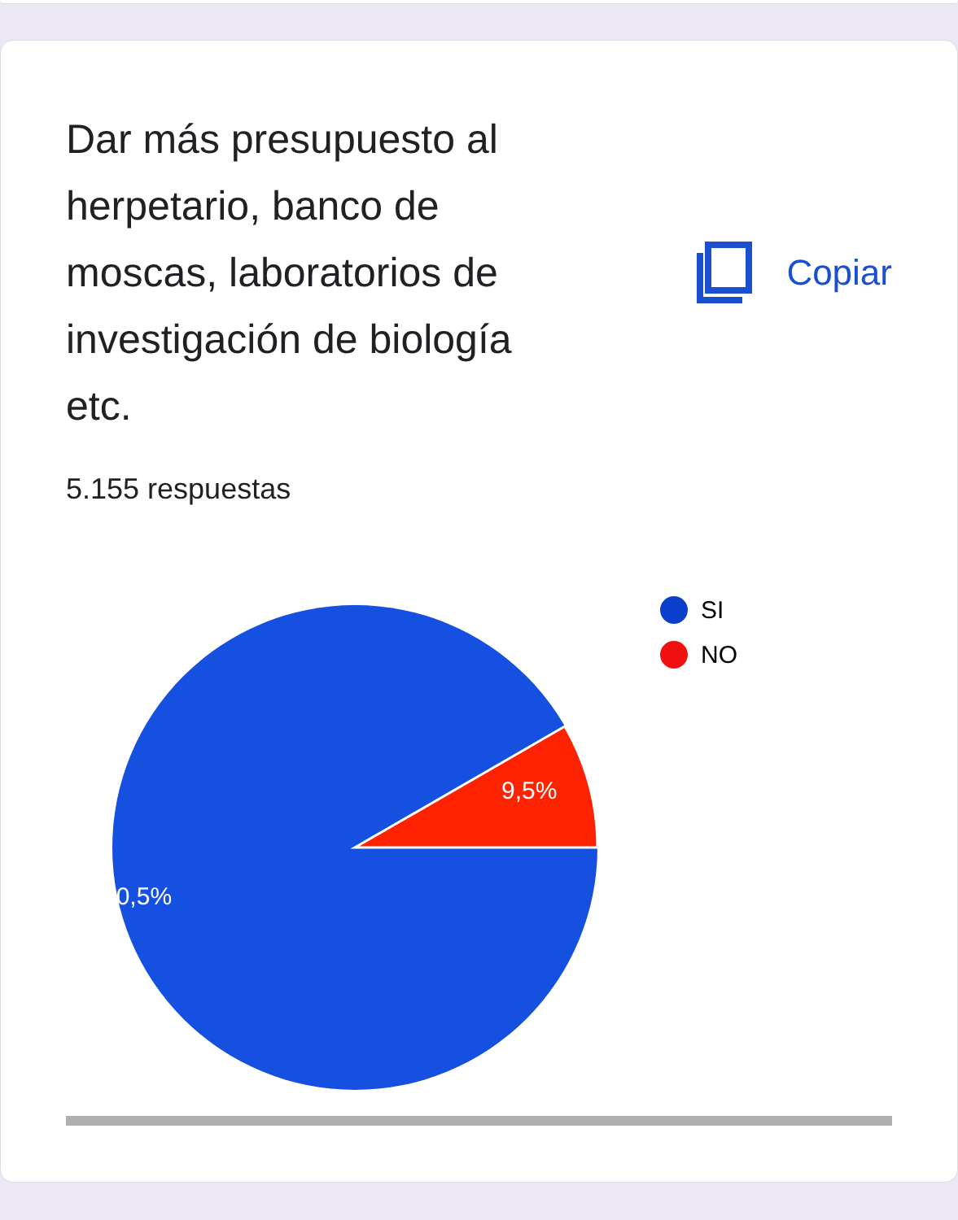Dar más presupuesto al herpetario, banco de moscas, laboratorios de investigación de biología etc.
Copiar
5.155 respuestas
9,5%
90,5%
SI
NO